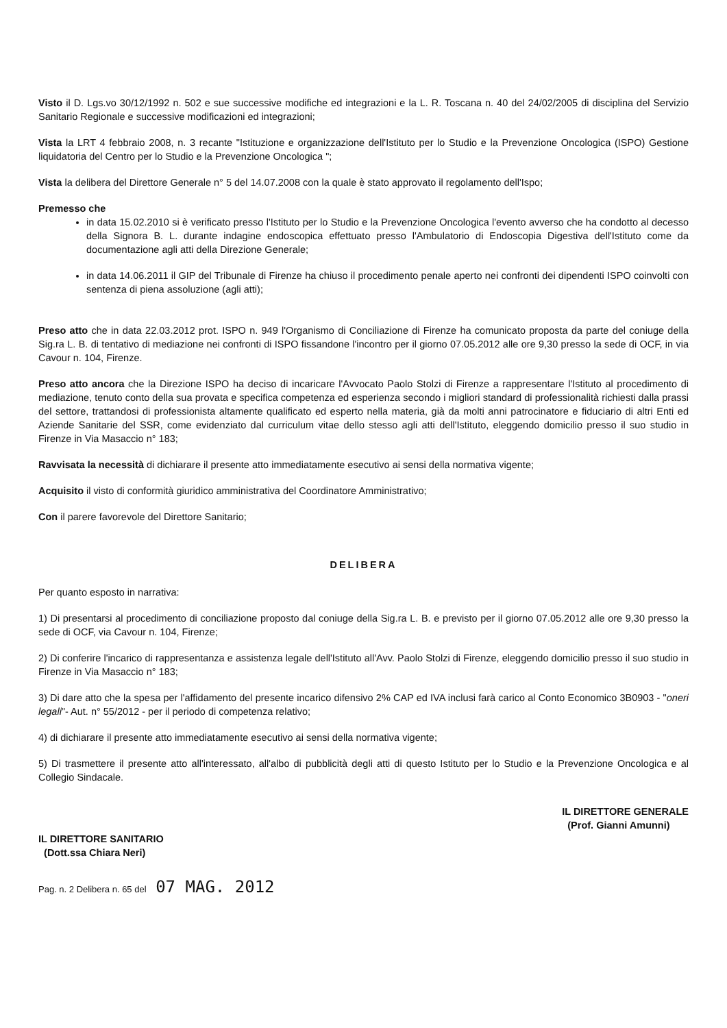Visto il D. Lgs.vo 30/12/1992 n. 502 e sue successive modifiche ed integrazioni e la L. R. Toscana n. 40 del 24/02/2005 di disciplina del Servizio Sanitario Regionale e successive modificazioni ed integrazioni;
Vista la LRT 4 febbraio 2008, n. 3 recante "Istituzione e organizzazione dell'Istituto per lo Studio e la Prevenzione Oncologica (ISPO) Gestione liquidatoria del Centro per lo Studio e la Prevenzione Oncologica ";
Vista la delibera del Direttore Generale n° 5 del 14.07.2008 con la quale è stato approvato il regolamento dell'Ispo;
Premesso che
in data 15.02.2010 si è verificato presso l'Istituto per lo Studio e la Prevenzione Oncologica l'evento avverso che ha condotto al decesso della Signora B. L. durante indagine endoscopica effettuato presso l'Ambulatorio di Endoscopia Digestiva dell'Istituto come da documentazione agli atti della Direzione Generale;
in data 14.06.2011 il GIP del Tribunale di Firenze ha chiuso il procedimento penale aperto nei confronti dei dipendenti ISPO coinvolti con sentenza di piena assoluzione (agli atti);
Preso atto che in data 22.03.2012 prot. ISPO n. 949 l'Organismo di Conciliazione di Firenze ha comunicato proposta da parte del coniuge della Sig.ra L. B. di tentativo di mediazione nei confronti di ISPO fissandone l'incontro per il giorno 07.05.2012 alle ore 9,30 presso la sede di OCF, in via Cavour n. 104, Firenze.
Preso atto ancora che la Direzione ISPO ha deciso di incaricare l'Avvocato Paolo Stolzi di Firenze a rappresentare l'Istituto al procedimento di mediazione, tenuto conto della sua provata e specifica competenza ed esperienza secondo i migliori standard di professionalità richiesti dalla prassi del settore, trattandosi di professionista altamente qualificato ed esperto nella materia, già da molti anni patrocinatore e fiduciario di altri Enti ed Aziende Sanitarie del SSR, come evidenziato dal curriculum vitae dello stesso agli atti dell'Istituto, eleggendo domicilio presso il suo studio in Firenze in Via Masaccio n° 183;
Ravvisata la necessità di dichiarare il presente atto immediatamente esecutivo ai sensi della normativa vigente;
Acquisito il visto di conformità giuridico amministrativa del Coordinatore Amministrativo;
Con il parere favorevole del Direttore Sanitario;
DELIBERA
Per quanto esposto in narrativa:
1) Di presentarsi al procedimento di conciliazione proposto dal coniuge della Sig.ra L. B. e previsto per il giorno 07.05.2012 alle ore 9,30 presso la sede di OCF, via Cavour n. 104, Firenze;
2) Di conferire l'incarico di rappresentanza e assistenza legale dell'Istituto all'Avv. Paolo Stolzi di Firenze, eleggendo domicilio presso il suo studio in Firenze in Via Masaccio n° 183;
3) Di dare atto che la spesa per l'affidamento del presente incarico difensivo 2% CAP ed IVA inclusi farà carico al Conto Economico 3B0903 - "oneri legali"- Aut. n° 55/2012 - per il periodo di competenza relativo;
4) di dichiarare il presente atto immediatamente esecutivo ai sensi della normativa vigente;
5) Di trasmettere il presente atto all'interessato, all'albo di pubblicità degli atti di questo Istituto per lo Studio e la Prevenzione Oncologica e al Collegio Sindacale.
IL DIRETTORE SANITARIO
(Dott.ssa Chiara Neri)
IL DIRETTORE GENERALE
(Prof. Gianni Amunni)
Pag. n. 2 Delibera n. 65 del 07 MAG. 2012